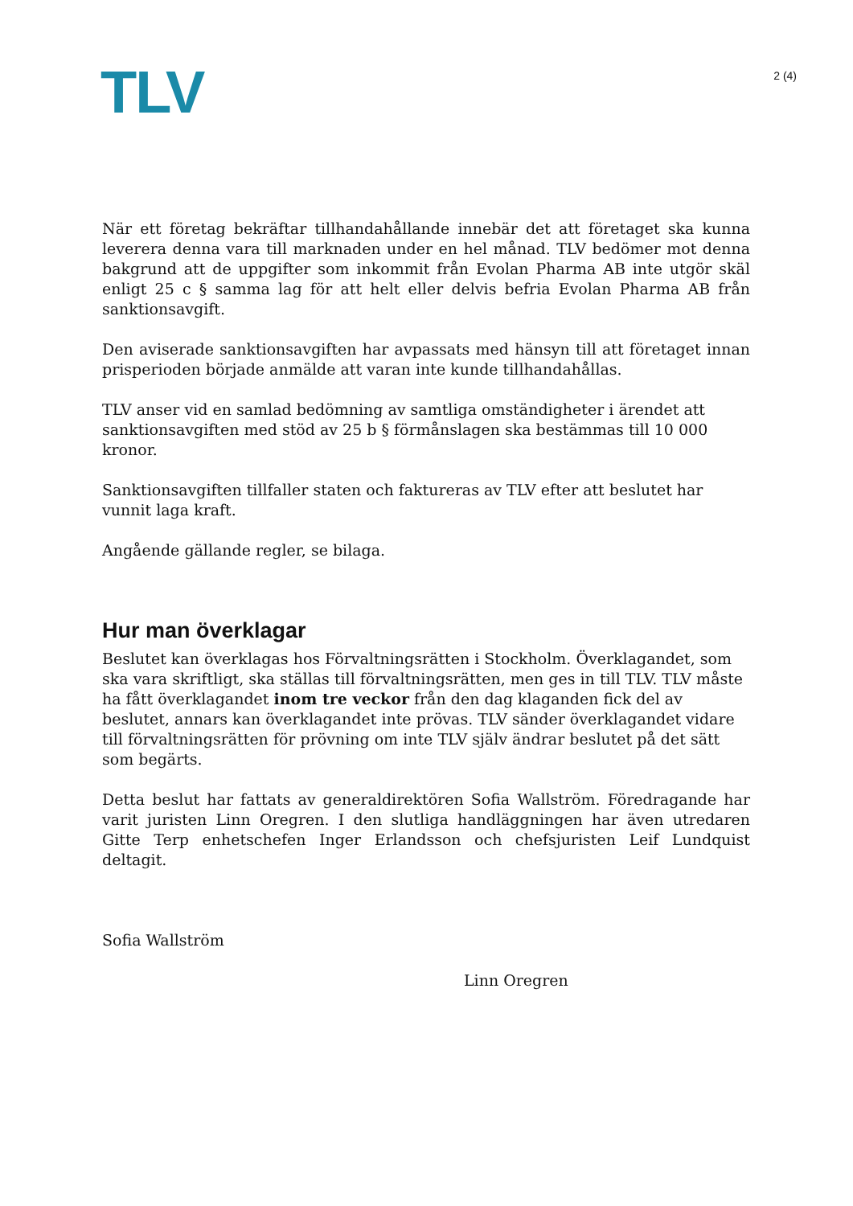TLV
2 (4)
När ett företag bekräftar tillhandahållande innebär det att företaget ska kunna leverera denna vara till marknaden under en hel månad. TLV bedömer mot denna bakgrund att de uppgifter som inkommit från Evolan Pharma AB inte utgör skäl enligt 25 c § samma lag för att helt eller delvis befria Evolan Pharma AB från sanktionsavgift.
Den aviserade sanktionsavgiften har avpassats med hänsyn till att företaget innan prisperioden började anmälde att varan inte kunde tillhandahållas.
TLV anser vid en samlad bedömning av samtliga omständigheter i ärendet att sanktionsavgiften med stöd av 25 b § förmånslagen ska bestämmas till 10 000 kronor.
Sanktionsavgiften tillfaller staten och faktureras av TLV efter att beslutet har vunnit laga kraft.
Angående gällande regler, se bilaga.
Hur man överklagar
Beslutet kan överklagas hos Förvaltningsrätten i Stockholm. Överklagandet, som ska vara skriftligt, ska ställas till förvaltningsrätten, men ges in till TLV. TLV måste ha fått överklagandet inom tre veckor från den dag klaganden fick del av beslutet, annars kan överklagandet inte prövas. TLV sänder överklagandet vidare till förvaltningsrätten för prövning om inte TLV själv ändrar beslutet på det sätt som begärts.
Detta beslut har fattats av generaldirektören Sofia Wallström. Föredragande har varit juristen Linn Oregren. I den slutliga handläggningen har även utredaren Gitte Terp enhetschefen Inger Erlandsson och chefsjuristen Leif Lundquist deltagit.
Sofia Wallström
Linn Oregren